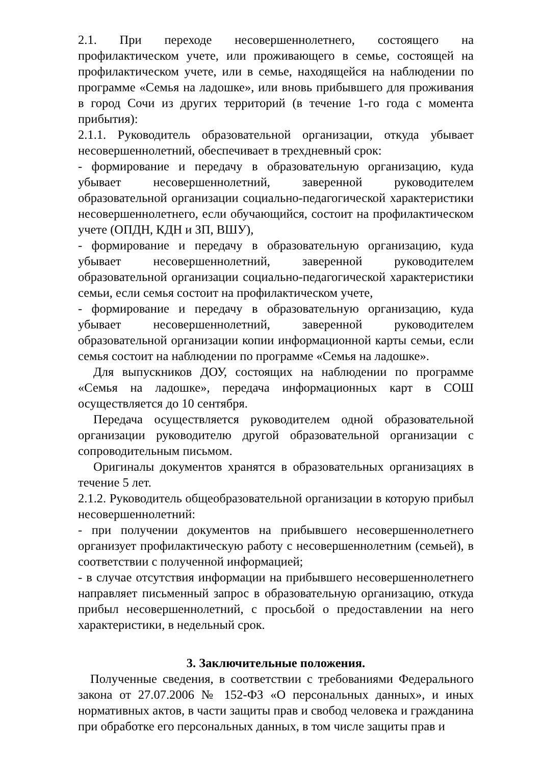2.1. При переходе несовершеннолетнего, состоящего на профилактическом учете, или проживающего в семье, состоящей на профилактическом учете, или в семье, находящейся на наблюдении по программе «Семья на ладошке», или вновь прибывшего для проживания в город Сочи из других территорий (в течение 1-го года с момента прибытия):
2.1.1. Руководитель образовательной организации, откуда убывает несовершеннолетний, обеспечивает в трехдневный срок:
- формирование и передачу в образовательную организацию, куда убывает несовершеннолетний, заверенной руководителем образовательной организации социально-педагогической характеристики несовершеннолетнего, если обучающийся, состоит на профилактическом учете (ОПДН, КДН и ЗП, ВШУ),
- формирование и передачу в образовательную организацию, куда убывает несовершеннолетний, заверенной руководителем образовательной организации социально-педагогической характеристики семьи, если семья состоит на профилактическом учете,
- формирование и передачу в образовательную организацию, куда убывает несовершеннолетний, заверенной руководителем образовательной организации копии информационной карты семьи, если семья состоит на наблюдении по программе «Семья на ладошке».
Для выпускников ДОУ, состоящих на наблюдении по программе «Семья на ладошке», передача информационных карт в СОШ осуществляется до 10 сентября.
Передача осуществляется руководителем одной образовательной организации руководителю другой образовательной организации с сопроводительным письмом.
Оригиналы документов хранятся в образовательных организациях в течение 5 лет.
2.1.2. Руководитель общеобразовательной организации в которую прибыл несовершеннолетний:
- при получении документов на прибывшего несовершеннолетнего организует профилактическую работу с несовершеннолетним (семьей), в соответствии с полученной информацией;
- в случае отсутствия информации на прибывшего несовершеннолетнего направляет письменный запрос в образовательную организацию, откуда прибыл несовершеннолетний, с просьбой о предоставлении на него характеристики, в недельный срок.
3. Заключительные положения.
Полученные сведения, в соответствии с требованиями Федерального закона от 27.07.2006 № 152-ФЗ «О персональных данных», и иных нормативных актов, в части защиты прав и свобод человека и гражданина при обработке его персональных данных, в том числе защиты прав и